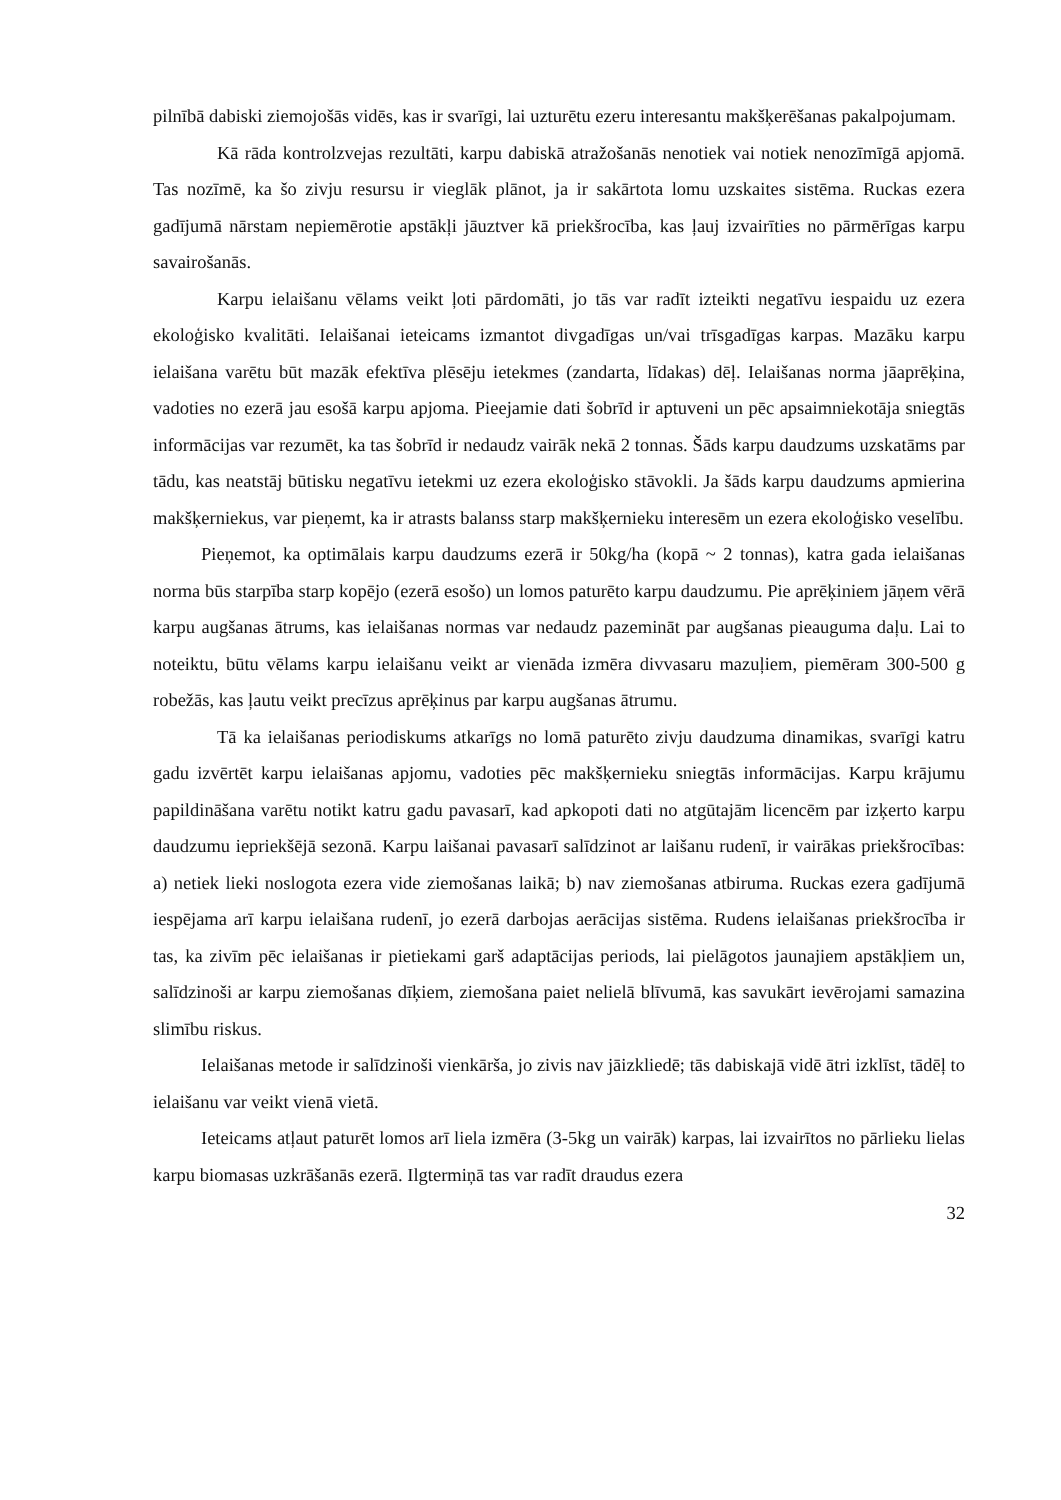pilnībā dabiski ziemojošās vidēs, kas ir svarīgi, lai uzturētu ezeru interesantu makšķerēšanas pakalpojumam.
Kā rāda kontrolzvejas rezultāti, karpu dabiskā atražošanās nenotiek vai notiek nenozīmīgā apjomā. Tas nozīmē, ka šo zivju resursu ir vieglāk plānot, ja ir sakārtota lomu uzskaites sistēma. Ruckas ezera gadījumā nārstam nepiemērotie apstākļi jāuztver kā priekšrocība, kas ļauj izvairīties no pārmērīgas karpu savairošanās.
Karpu ielaišanu vēlams veikt ļoti pārdomāti, jo tās var radīt izteikti negatīvu iespaidu uz ezera ekoloģisko kvalitāti. Ielaišanai ieteicams izmantot divgadīgas un/vai trīsgadīgas karpas. Mazāku karpu ielaišana varētu būt mazāk efektīva plēsēju ietekmes (zandarta, līdakas) dēļ. Ielaišanas norma jāaprēķina, vadoties no ezerā jau esošā karpu apjoma. Pieejamie dati šobrīd ir aptuveni un pēc apsaimniekotāja sniegtās informācijas var rezumēt, ka tas šobrīd ir nedaudz vairāk nekā 2 tonnas. Šāds karpu daudzums uzskatāms par tādu, kas neatstāj būtisku negatīvu ietekmi uz ezera ekoloģisko stāvokli. Ja šāds karpu daudzums apmierina makšķerniekus, var pieņemt, ka ir atrasts balanss starp makšķernieku interesēm un ezera ekoloģisko veselību.
Pieņemot, ka optimālais karpu daudzums ezerā ir 50kg/ha (kopā ~ 2 tonnas), katra gada ielaišanas norma būs starpība starp kopējo (ezerā esošo) un lomos paturēto karpu daudzumu. Pie aprēķiniem jāņem vērā karpu augšanas ātrums, kas ielaišanas normas var nedaudz pazemināt par augšanas pieauguma daļu. Lai to noteiktu, būtu vēlams karpu ielaišanu veikt ar vienāda izmēra divvasaru mazuļiem, piemēram 300-500 g robežās, kas ļautu veikt precīzus aprēķinus par karpu augšanas ātrumu.
Tā ka ielaišanas periodiskums atkarīgs no lomā paturēto zivju daudzuma dinamikas, svarīgi katru gadu izvērtēt karpu ielaišanas apjomu, vadoties pēc makšķernieku sniegtās informācijas. Karpu krājumu papildināšana varētu notikt katru gadu pavasarī, kad apkopoti dati no atgūtajām licencēm par izķerto karpu daudzumu iepriekšējā sezonā. Karpu laišanai pavasarī salīdzinot ar laišanu rudenī, ir vairākas priekšrocības: a) netiek lieki noslogota ezera vide ziemošanas laikā; b) nav ziemošanas atbiruma. Ruckas ezera gadījumā iespējama arī karpu ielaišana rudenī, jo ezerā darbojas aerācijas sistēma. Rudens ielaišanas priekšrocība ir tas, ka zivīm pēc ielaišanas ir pietiekami garš adaptācijas periods, lai pielāgotos jaunajiem apstākļiem un, salīdzinoši ar karpu ziemošanas dīķiem, ziemošana paiet nelielā blīvumā, kas savukārt ievērojami samazina slimību riskus.
Ielaišanas metode ir salīdzinoši vienkārša, jo zivis nav jāizkliedē; tās dabiskajā vidē ātri izklīst, tādēļ to ielaišanu var veikt vienā vietā.
Ieteicams atļaut paturēt lomos arī liela izmēra (3-5kg un vairāk) karpas, lai izvairītos no pārlieku lielas karpu biomasas uzkrāšanās ezerā. Ilgtermiņā tas var radīt draudus ezera
32